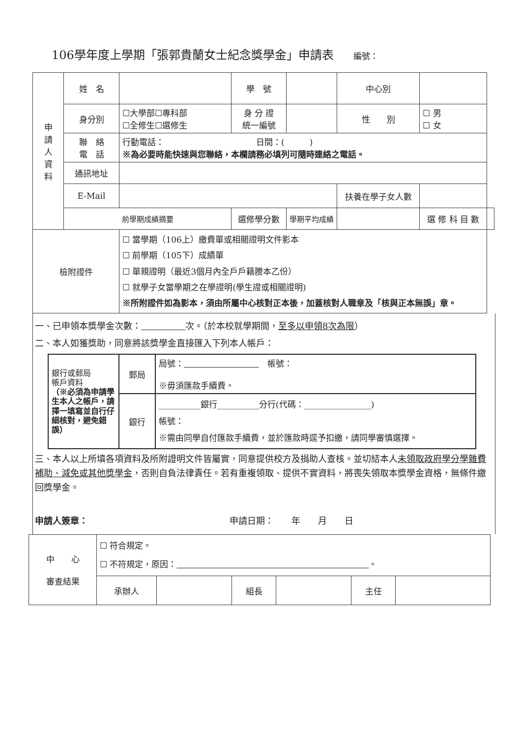106學年度上學期「張郭貴蘭女士紀念獎學金」申請表 編號：
| 申 請 人 資 料 | 姓 名 | | 學 號 | | 中心別 | | |
| | 身分別 | ☐大學部☐專科部 ☐全修生☐選修生 | 身 分 證 統一編號 | | 性 別 | ☐ 男 ☐ 女 | |
| | 聯 絡 電 話 | 行動電話： 日間：( ) ※為必要時能快速與您聯絡，本欄請務必填列可隨時連絡之電話。 | | | | | |
| | 通訊地址 | | | | | | |
| | E-Mail | | | | 扶養在學子女人數 | | |
| | 前學期成績摘要 | | 選修學分數 | 學期平均成績 | | 選 修 科 目 數 | |
| 檢附證件 | | ☐ 當學期（106上）繳費單或相關證明文件影本 ☐ 前學期（105下）成績單 ☐ 單親證明（最近3個月內全戶戶籍謄本乙份） ☐ 就學子女當學期之在學證明(學生證或相關證明) ※所附證件如為影本，須由所屬中心核對正本後，加蓋核對人職章及「核與正本無誤」章。 | | | | | |
一、已申領本獎學金次數：　　　　　 次。（於本校就學期間，至多以申領8次為限）
二、本人如獲獎助，同意將該獎學金直接匯入下列本人帳戶：
| 銀行或郵局 帳戶資料 （※必須為申請學生本人之帳戶，請擇一填寫並自行仔細核對，避免錯誤） | 郵局 | 局號： 帳號： ※毋須匯款手續費。 |
| | 銀行 | __________銀行__________分行(代碼：________________) 帳號： ※需由同學自付匯款手續費，並於匯款時逕予扣繳，請同學審慎選擇。 |
三、本人以上所填各項資料及所附證明文件皆屬實，同意提供校方及捐助人查核。並切結本人未領取政府學分學雜費補助、減免或其他獎學金，否則自負法律責任。若有重複領取、提供不實資料，將喪失領取本獎學金資格，無條件繳回獎學金。
申請人簽章：　　　　　　　　　　　　　　　　申請日期：　　年　　月　　日
| 中 心 審查結果 | ☐ 符合規定。 ☐ 不符規定，原因： 。 | | | | | |
| | 承辦人 | | 組長 | | 主任 | |